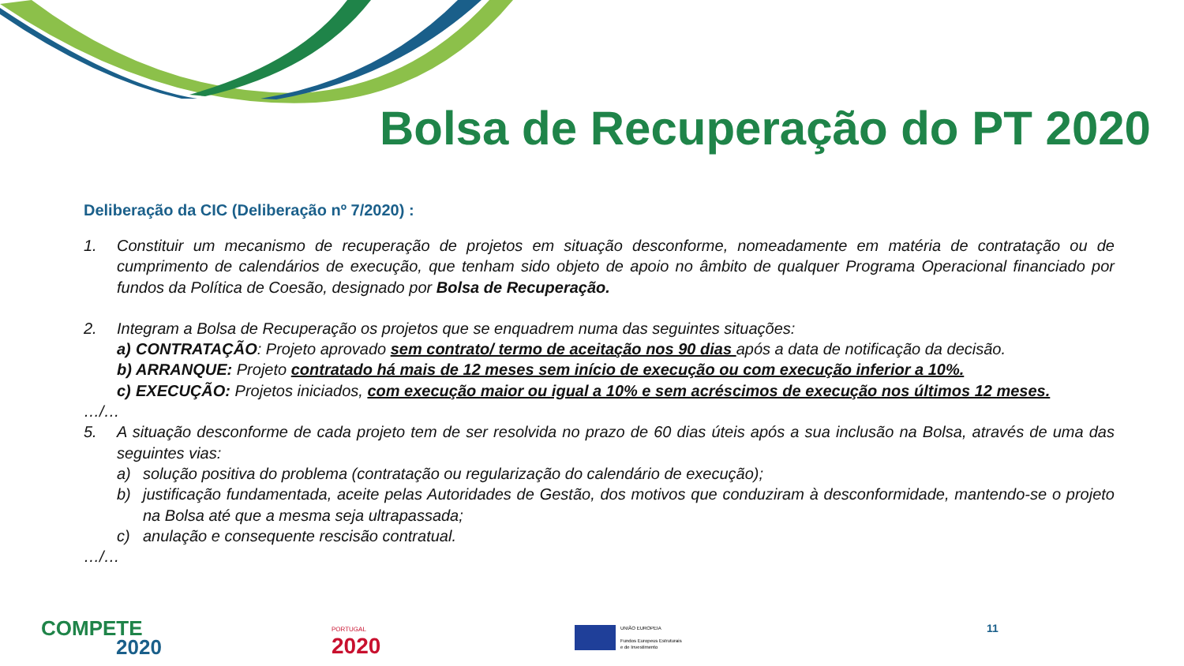Bolsa de Recuperação do PT 2020
Deliberação da CIC (Deliberação nº 7/2020) :
1. Constituir um mecanismo de recuperação de projetos em situação desconforme, nomeadamente em matéria de contratação ou de cumprimento de calendários de execução, que tenham sido objeto de apoio no âmbito de qualquer Programa Operacional financiado por fundos da Política de Coesão, designado por Bolsa de Recuperação.
2. Integram a Bolsa de Recuperação os projetos que se enquadrem numa das seguintes situações:
a) CONTRATAÇÃO: Projeto aprovado sem contrato/ termo de aceitação nos 90 dias após a data de notificação da decisão.
b) ARRANQUE: Projeto contratado há mais de 12 meses sem início de execução ou com execução inferior a 10%.
c) EXECUÇÃO: Projetos iniciados, com execução maior ou igual a 10% e sem acréscimos de execução nos últimos 12 meses.
…/…
5. A situação desconforme de cada projeto tem de ser resolvida no prazo de 60 dias úteis após a sua inclusão na Bolsa, através de uma das seguintes vias:
a) solução positiva do problema (contratação ou regularização do calendário de execução);
b) justificação fundamentada, aceite pelas Autoridades de Gestão, dos motivos que conduziram à desconformidade, mantendo-se o projeto na Bolsa até que a mesma seja ultrapassada;
c) anulação e consequente rescisão contratual.
…/…
COMPETE
2020
PORTUGAL
2020
UNIÃO EUROPEIA
Fundos Europeus Estruturais
e de Investimento
11